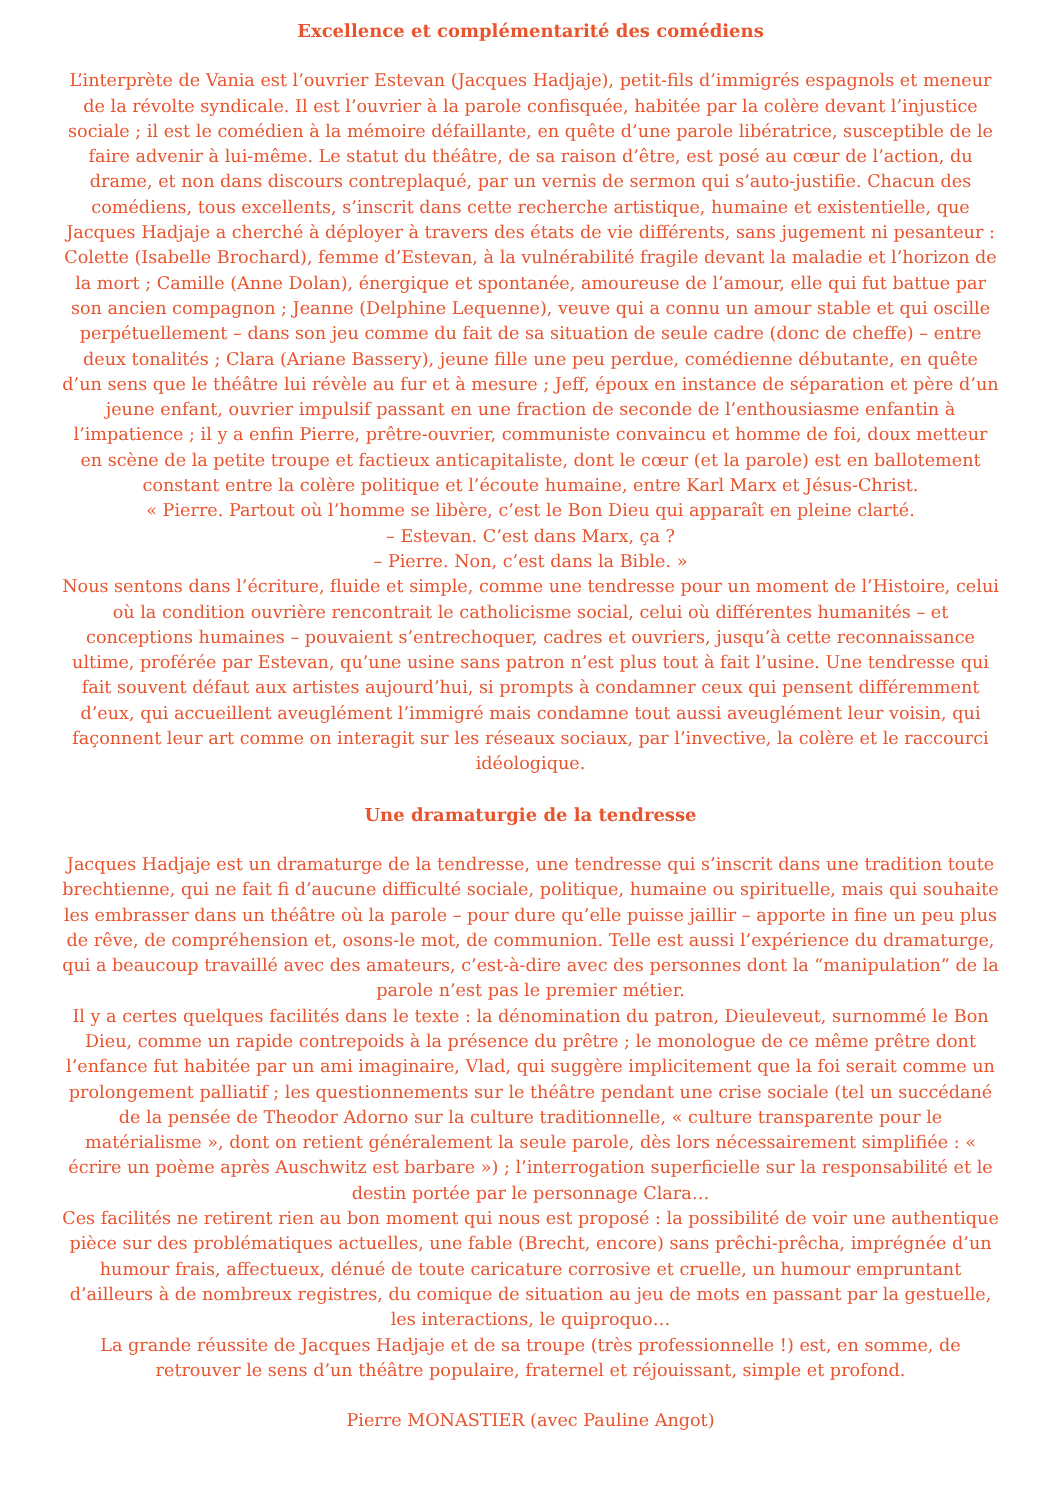Excellence et complémentarité des comédiens
L’interprète de Vania est l’ouvrier Estevan (Jacques Hadjaje), petit-fils d’immigrés espagnols et meneur de la révolte syndicale. Il est l’ouvrier à la parole confisquée, habitée par la colère devant l’injustice sociale ; il est le comédien à la mémoire défaillante, en quête d’une parole libératrice, susceptible de le faire advenir à lui-même. Le statut du théâtre, de sa raison d’être, est posé au cœur de l’action, du drame, et non dans discours contreplaqué, par un vernis de sermon qui s’auto-justifie. Chacun des comédiens, tous excellents, s’inscrit dans cette recherche artistique, humaine et existentielle, que Jacques Hadjaje a cherché à déployer à travers des états de vie différents, sans jugement ni pesanteur : Colette (Isabelle Brochard), femme d’Estevan, à la vulnérabilité fragile devant la maladie et l’horizon de la mort ; Camille (Anne Dolan), énergique et spontanée, amoureuse de l’amour, elle qui fut battue par son ancien compagnon ; Jeanne (Delphine Lequenne), veuve qui a connu un amour stable et qui oscille perpétuellement – dans son jeu comme du fait de sa situation de seule cadre (donc de cheffe) – entre deux tonalités ; Clara (Ariane Bassery), jeune fille une peu perdue, comédienne débutante, en quête d’un sens que le théâtre lui révèle au fur et à mesure ; Jeff, époux en instance de séparation et père d’un jeune enfant, ouvrier impulsif passant en une fraction de seconde de l’enthousiasme enfantin à l’impatience ; il y a enfin Pierre, prêtre-ouvrier, communiste convaincu et homme de foi, doux metteur en scène de la petite troupe et factieux anticapitaliste, dont le cœur (et la parole) est en ballotement constant entre la colère politique et l’écoute humaine, entre Karl Marx et Jésus-Christ.
« Pierre. Partout où l’homme se libère, c’est le Bon Dieu qui apparaît en pleine clarté.
– Estevan. C’est dans Marx, ça ?
– Pierre. Non, c’est dans la Bible. »
Nous sentons dans l’écriture, fluide et simple, comme une tendresse pour un moment de l’Histoire, celui où la condition ouvrière rencontrait le catholicisme social, celui où différentes humanités – et conceptions humaines – pouvaient s’entrechoquer, cadres et ouvriers, jusqu’à cette reconnaissance ultime, proférée par Estevan, qu’une usine sans patron n’est plus tout à fait l’usine. Une tendresse qui fait souvent défaut aux artistes aujourd’hui, si prompts à condamner ceux qui pensent différemment d’eux, qui accueillent aveuglément l’immigré mais condamne tout aussi aveuglément leur voisin, qui façonnent leur art comme on interagit sur les réseaux sociaux, par l’invective, la colère et le raccourci idéologique.
Une dramaturgie de la tendresse
Jacques Hadjaje est un dramaturge de la tendresse, une tendresse qui s’inscrit dans une tradition toute brechtienne, qui ne fait fi d’aucune difficulté sociale, politique, humaine ou spirituelle, mais qui souhaite les embrasser dans un théâtre où la parole – pour dure qu’elle puisse jaillir – apporte in fine un peu plus de rêve, de compréhension et, osons-le mot, de communion. Telle est aussi l’expérience du dramaturge, qui a beaucoup travaillé avec des amateurs, c’est-à-dire avec des personnes dont la “manipulation” de la parole n’est pas le premier métier.
Il y a certes quelques facilités dans le texte : la dénomination du patron, Dieuleveut, surnommé le Bon Dieu, comme un rapide contrepoids à la présence du prêtre ; le monologue de ce même prêtre dont l’enfance fut habitée par un ami imaginaire, Vlad, qui suggère implicitement que la foi serait comme un prolongement palliatif ; les questionnements sur le théâtre pendant une crise sociale (tel un succédané de la pensée de Theodor Adorno sur la culture traditionnelle, « culture transparente pour le matérialisme », dont on retient généralement la seule parole, dès lors nécessairement simplifiée : « écrire un poème après Auschwitz est barbare ») ; l’interrogation superficielle sur la responsabilité et le destin portée par le personnage Clara…
Ces facilités ne retirent rien au bon moment qui nous est proposé : la possibilité de voir une authentique pièce sur des problématiques actuelles, une fable (Brecht, encore) sans prêchi-prêcha, imprégnée d’un humour frais, affectueux, dénué de toute caricature corrosive et cruelle, un humour empruntant d’ailleurs à de nombreux registres, du comique de situation au jeu de mots en passant par la gestuelle, les interactions, le quiproquo…
La grande réussite de Jacques Hadjaje et de sa troupe (très professionnelle !) est, en somme, de retrouver le sens d’un théâtre populaire, fraternel et réjouissant, simple et profond.
Pierre MONASTIER (avec Pauline Angot)